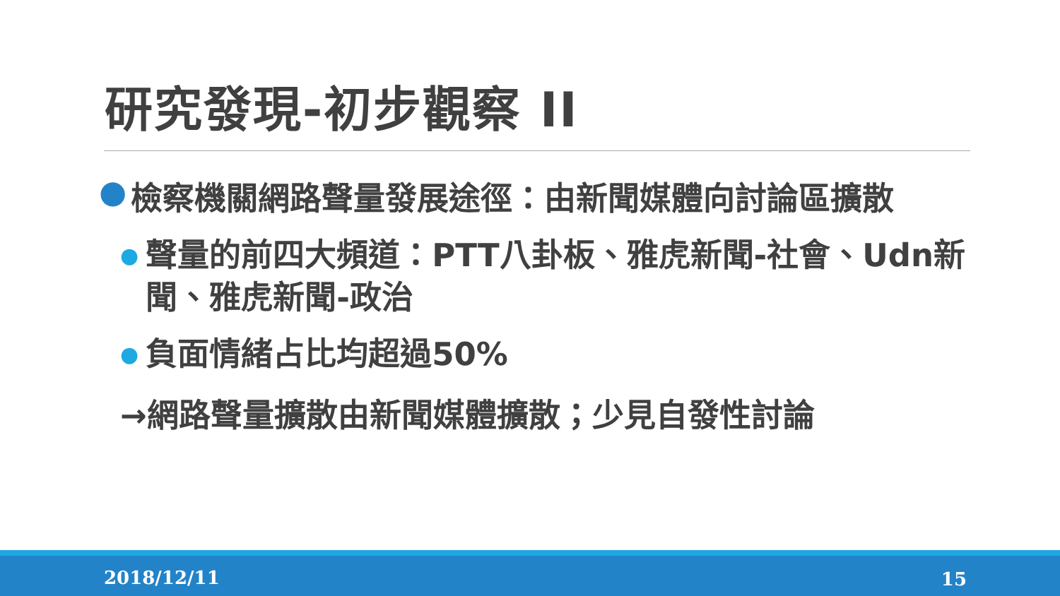研究發現-初步觀察 II
● 檢察機關網路聲量發展途徑：由新聞媒體向討論區擴散
● 聲量的前四大頻道：PTT八卦板、雅虎新聞-社會、Udn新聞、雅虎新聞-政治
● 負面情緒占比均超過50%
→網路聲量擴散由新聞媒體擴散；少見自發性討論
2018/12/11 15